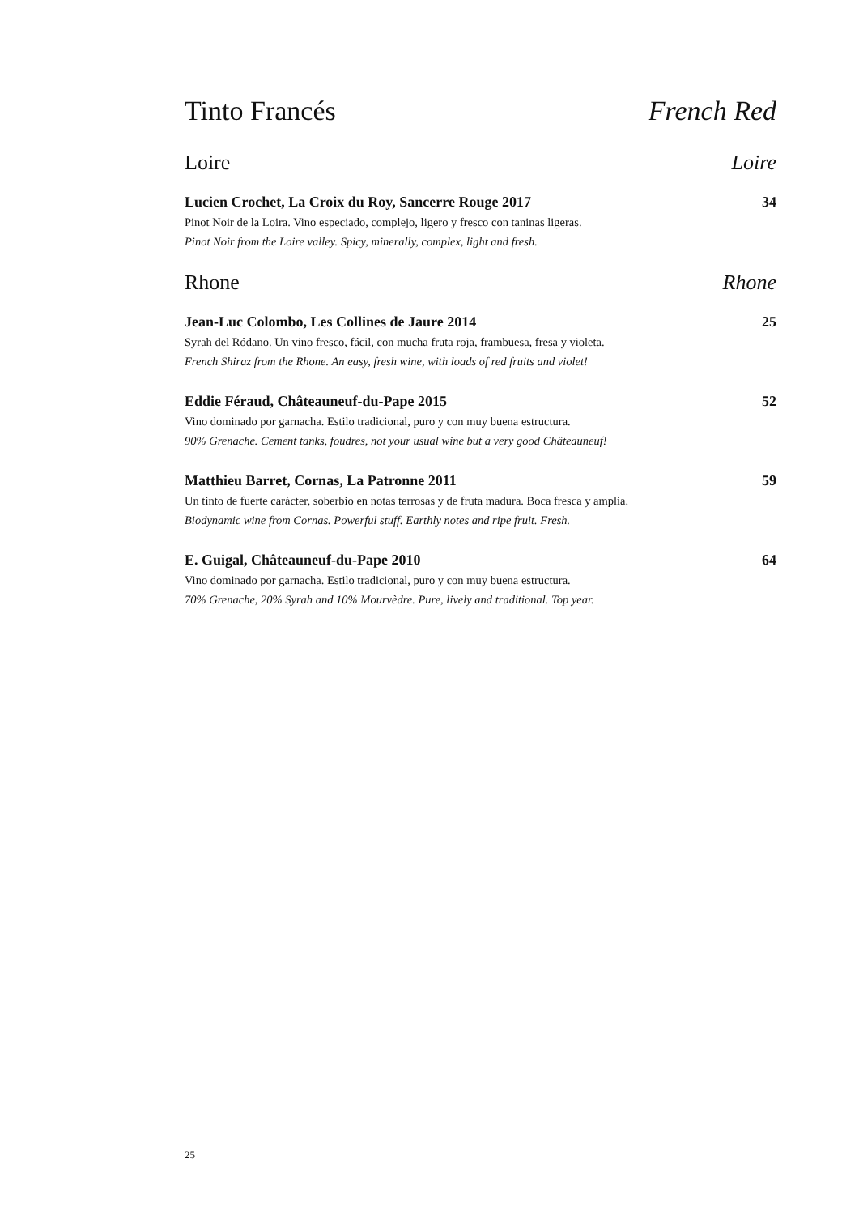Tinto Francés French Red
Loire Loire
Lucien Crochet, La Croix du Roy, Sancerre Rouge 2017 34
Pinot Noir de la Loira. Vino especiado, complejo, ligero y fresco con taninas ligeras.
Pinot Noir from the Loire valley. Spicy, minerally, complex, light and fresh.
Rhone Rhone
Jean-Luc Colombo, Les Collines de Jaure 2014 25
Syrah del Ródano. Un vino fresco, fácil, con mucha fruta roja, frambuesa, fresa y violeta.
French Shiraz from the Rhone. An easy, fresh wine, with loads of red fruits and violet!
Eddie Féraud, Châteauneuf-du-Pape 2015 52
Vino dominado por garnacha. Estilo tradicional, puro y con muy buena estructura.
90% Grenache. Cement tanks, foudres, not your usual wine but a very good Châteauneuf!
Matthieu Barret, Cornas, La Patronne 2011 59
Un tinto de fuerte carácter, soberbio en notas terrosas y de fruta madura. Boca fresca y amplia.
Biodynamic wine from Cornas. Powerful stuff. Earthly notes and ripe fruit. Fresh.
E. Guigal, Châteauneuf-du-Pape 2010 64
Vino dominado por garnacha. Estilo tradicional, puro y con muy buena estructura.
70% Grenache, 20% Syrah and 10% Mourvèdre. Pure, lively and traditional. Top year.
25